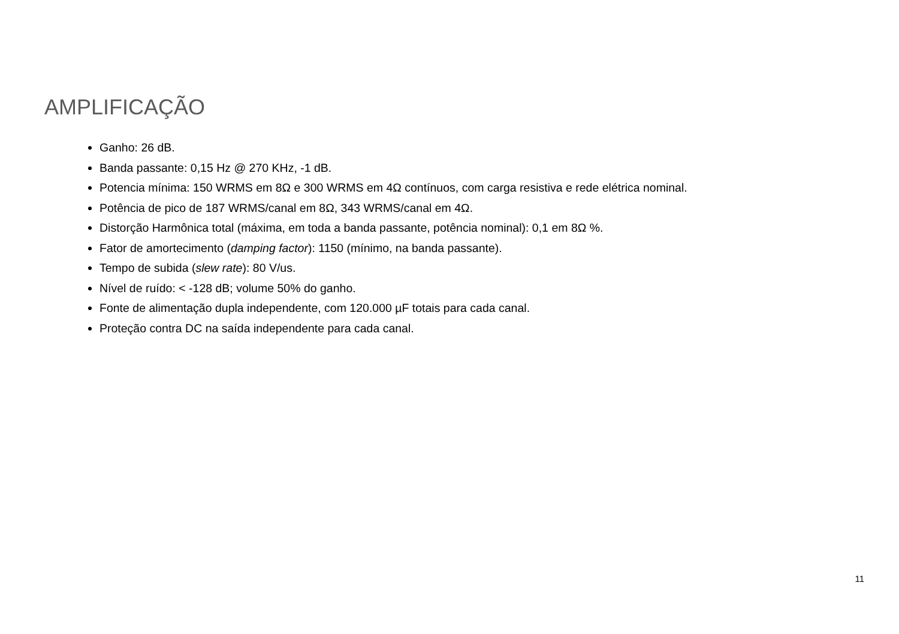AMPLIFICAÇÃO
Ganho: 26 dB.
Banda passante: 0,15 Hz @ 270 KHz, -1 dB.
Potencia mínima: 150 WRMS em 8Ω e 300 WRMS em 4Ω contínuos, com carga resistiva e rede elétrica nominal.
Potência de pico de 187 WRMS/canal em 8Ω, 343 WRMS/canal em 4Ω.
Distorção Harmônica total (máxima, em toda a banda passante, potência nominal): 0,1 em 8Ω %.
Fator de amortecimento (damping factor): 1150 (mínimo, na banda passante).
Tempo de subida (slew rate): 80 V/us.
Nível de ruído: < -128 dB; volume 50% do ganho.
Fonte de alimentação dupla independente, com 120.000 µF totais para cada canal.
Proteção contra DC na saída independente para cada canal.
11